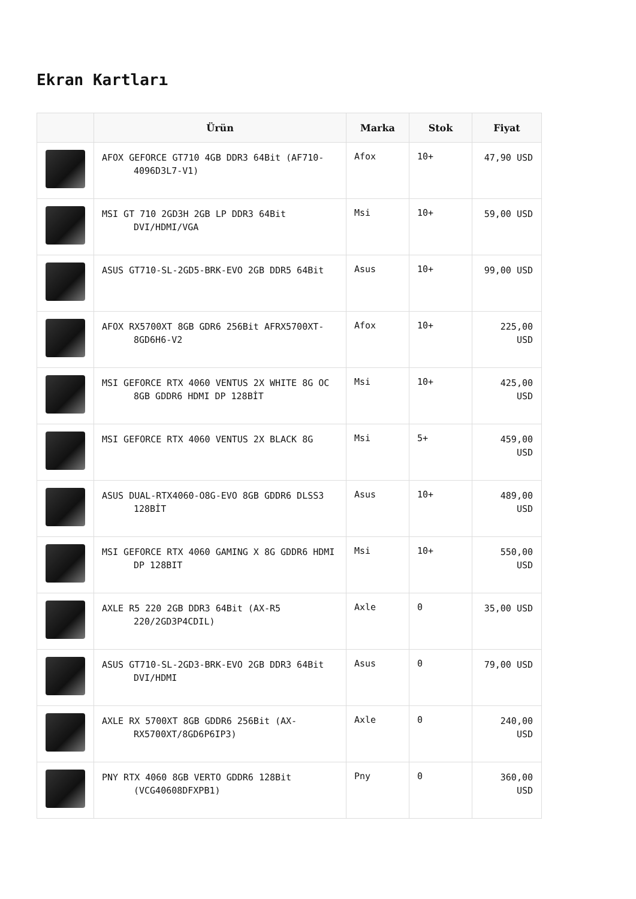Ekran Kartları
| | Ürün | Marka | Stok | Fiyat |
| --- | --- | --- | --- | --- |
| | AFOX GEFORCE GT710 4GB DDR3 64Bit (AF710- 4096D3L7-V1) | Afox | 10+ | 47,90 USD |
| | MSI GT 710 2GD3H 2GB LP DDR3 64Bit DVI/HDMI/VGA | Msi | 10+ | 59,00 USD |
| | ASUS GT710-SL-2GD5-BRK-EVO 2GB DDR5 64Bit | Asus | 10+ | 99,00 USD |
| | AFOX RX5700XT 8GB GDR6 256Bit AFRX5700XT- 8GD6H6-V2 | Afox | 10+ | 225,00 USD |
| | MSI GEFORCE RTX 4060 VENTUS 2X WHITE 8G OC 8GB GDDR6 HDMI DP 128BİT | Msi | 10+ | 425,00 USD |
| | MSI GEFORCE RTX 4060 VENTUS 2X BLACK 8G | Msi | 5+ | 459,00 USD |
| | ASUS DUAL-RTX4060-O8G-EVO 8GB GDDR6 DLSS3 128BİT | Asus | 10+ | 489,00 USD |
| | MSI GEFORCE RTX 4060 GAMING X 8G GDDR6 HDMI DP 128BIT | Msi | 10+ | 550,00 USD |
| | AXLE R5 220 2GB DDR3 64Bit (AX-R5 220/2GD3P4CDIL) | Axle | 0 | 35,00 USD |
| | ASUS GT710-SL-2GD3-BRK-EVO 2GB DDR3 64Bit DVI/HDMI | Asus | 0 | 79,00 USD |
| | AXLE RX 5700XT 8GB GDDR6 256Bit (AX- RX5700XT/8GD6P6IP3) | Axle | 0 | 240,00 USD |
| | PNY RTX 4060 8GB VERTO GDDR6 128Bit (VCG40608DFXPB1) | Pny | 0 | 360,00 USD |